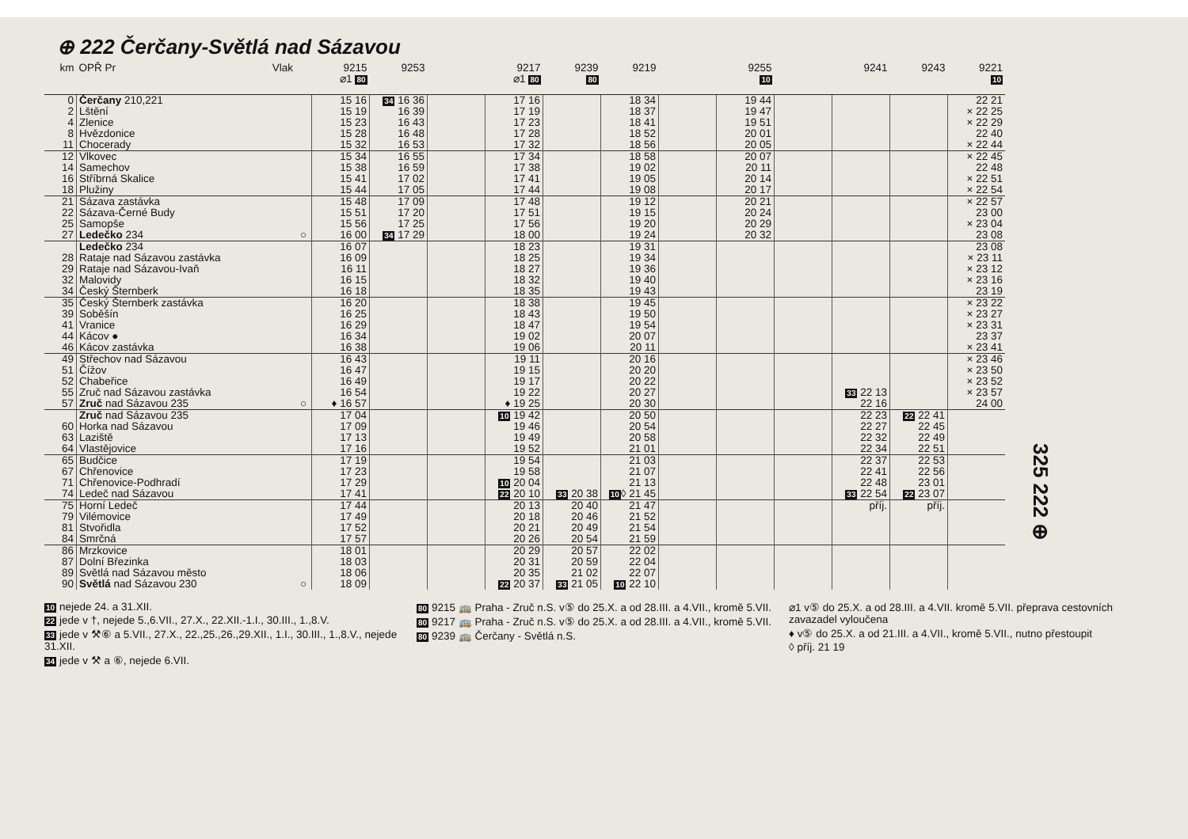⊕ 222 Čerčany-Světlá nad Sázavou
| km | OPŘ Pr Vlak | | 9215 ⌀1 80 | 9253 | | 9217 ⌀1 80 | 9239 80 | 9219 | | 9255 10 | | 9241 | 9243 | 9221 10 |
| --- | --- | --- | --- | --- | --- | --- | --- | --- | --- | --- | --- | --- | --- | --- |
| 0 | Čerčany 210,221 | | 15 16 | 34 16 36 | | 17 16 | | 18 34 | | 19 44 | | | | 22 21 |
| 2 | Lštění | | 15 19 | 16 39 | | 17 19 | | 18 37 | | 19 47 | | | | × 22 25 |
| 4 | Zlenice | | 15 23 | 16 43 | | 17 23 | | 18 41 | | 19 51 | | | | × 22 29 |
| 8 | Hvězdonice | | 15 28 | 16 48 | | 17 28 | | 18 52 | | 20 01 | | | | 22 40 |
| 11 | Chocerady | | 15 32 | 16 53 | | 17 32 | | 18 56 | | 20 05 | | | | × 22 44 |
| 12 | Vlkovec | | 15 34 | 16 55 | | 17 34 | | 18 58 | | 20 07 | | | | × 22 45 |
| 14 | Samechov | | 15 38 | 16 59 | | 17 38 | | 19 02 | | 20 11 | | | | 22 48 |
| 16 | Stříbrná Skalice | | 15 41 | 17 02 | | 17 41 | | 19 05 | | 20 14 | | | | × 22 51 |
| 18 | Plužiny | | 15 44 | 17 05 | | 17 44 | | 19 08 | | 20 17 | | | | × 22 54 |
| 21 | Sázava zastávka | | 15 48 | 17 09 | | 17 48 | | 19 12 | | 20 21 | | | | × 22 57 |
| 22 | Sázava-Černé Budy | | 15 51 | 17 20 | | 17 51 | | 19 15 | | 20 24 | | | | 23 00 |
| 25 | Samopše | | 15 56 | 17 25 | | 17 56 | | 19 20 | | 20 29 | | | | × 23 04 |
| 27 | Ledečko 234 | ○ | 16 00 | 34 17 29 | | 18 00 | | 19 24 | | 20 32 | | | | 23 08 |
| | Ledečko 234 | | 16 07 | | | 18 23 | | 19 31 | | | | | | 23 08 |
| 28 | Rataje nad Sázavou zastávka | | 16 09 | | | 18 25 | | 19 34 | | | | | | × 23 11 |
| 29 | Rataje nad Sázavou-Ivaň | | 16 11 | | | 18 27 | | 19 36 | | | | | | × 23 12 |
| 32 | Malovidy | | 16 15 | | | 18 32 | | 19 40 | | | | | | × 23 16 |
| 34 | Český Šternberk | | 16 18 | | | 18 35 | | 19 43 | | | | | | 23 19 |
| 35 | Český Šternberk zastávka | | 16 20 | | | 18 38 | | 19 45 | | | | | | × 23 22 |
| 39 | Soběšín | | 16 25 | | | 18 43 | | 19 50 | | | | | | × 23 27 |
| 41 | Vranice | | 16 29 | | | 18 47 | | 19 54 | | | | | | × 23 31 |
| 44 | Kácov ● | | 16 34 | | | 19 02 | | 20 07 | | | | | | 23 37 |
| 46 | Kácov zastávka | | 16 38 | | | 19 06 | | 20 11 | | | | | | × 23 41 |
| 49 | Střechov nad Sázavou | | 16 43 | | | 19 11 | | 20 16 | | | | | | × 23 46 |
| 51 | Čížov | | 16 47 | | | 19 15 | | 20 20 | | | | | | × 23 50 |
| 52 | Chabeřice | | 16 49 | | | 19 17 | | 20 22 | | | | | | × 23 52 |
| 55 | Zruč nad Sázavou zastávka | | 16 54 | | | 19 22 | | 20 27 | | | | 33 22 13 | | × 23 57 |
| 57 | Zruč nad Sázavou 235 | ○ | ♦ 16 57 | | | ♦ 19 25 | | 20 30 | | | | 22 16 | | 24 00 |
| | Zruč nad Sázavou 235 | | 17 04 | | | 10 19 42 | | 20 50 | | | | 22 23 | 22 22 41 | |
| 60 | Horka nad Sázavou | | 17 09 | | | 19 46 | | 20 54 | | | | 22 27 | 22 45 | |
| 63 | Laziště | | 17 13 | | | 19 49 | | 20 58 | | | | 22 32 | 22 49 | |
| 64 | Vlastějovice | | 17 16 | | | 19 52 | | 21 01 | | | | 22 34 | 22 51 | |
| 65 | Budčice | | 17 19 | | | 19 54 | | 21 03 | | | | 22 37 | 22 53 | |
| 67 | Chřenovice | | 17 23 | | | 19 58 | | 21 07 | | | | 22 41 | 22 56 | |
| 71 | Chřenovice-Podhradí | | 17 29 | | | 10 20 04 | | 21 13 | | | | 22 48 | 23 01 | |
| 74 | Ledeč nad Sázavou | | 17 41 | | | 22 20 10 | 33 20 38 | 10 ◊ 21 45 | | | | 33 22 54 | 22 23 07 | |
| 75 | Horní Ledeč | | 17 44 | | | 20 13 | 20 40 | 21 47 | | | | příj. | příj. | |
| 79 | Vilémovice | | 17 49 | | | 20 18 | 20 46 | 21 52 | | | | | | |
| 81 | Stvořidla | | 17 52 | | | 20 21 | 20 49 | 21 54 | | | | | | |
| 84 | Smrčná | | 17 57 | | | 20 26 | 20 54 | 21 59 | | | | | | |
| 86 | Mrzkovice | | 18 01 | | | 20 29 | 20 57 | 22 02 | | | | | | |
| 87 | Dolní Březinka | | 18 03 | | | 20 31 | 20 59 | 22 04 | | | | | | |
| 89 | Světlá nad Sázavou město | | 18 06 | | | 20 35 | 21 02 | 22 07 | | | | | | |
| 90 | Světlá nad Sázavou 230 | ○ | 18 09 | | | 22 20 37 | 33 21 05 | 10 22 10 | | | | | | |
325 222 ⊕
10 nejede 24. a 31.XII.
22 jede v †, nejede 5.,6.VII., 27.X., 22.XII.-1.I., 30.III., 1.,8.V.
33 jede v ⚒⑥ a 5.VII., 27.X., 22.,25.,26.,29.XII., 1.I., 30.III., 1.,8.V., nejede 31.XII.
34 jede v ⚒ a ⑥, nejede 6.VII.
80 9215 🚌 Praha - Zruč n.S. v⑤ do 25.X. a od 28.III. a 4.VII., kromě 5.VII.
80 9217 🚌 Praha - Zruč n.S. v⑤ do 25.X. a od 28.III. a 4.VII., kromě 5.VII.
80 9239 🚌 Čerčany - Světlá n.S.
⌀1 v⑤ do 25.X. a od 28.III. a 4.VII. kromě 5.VII. přeprava cestovních zavazadel vyloučena
♦ v⑤ do 25.X. a od 21.III. a 4.VII., kromě 5.VII., nutno přestoupit
◊ příj. 21 19